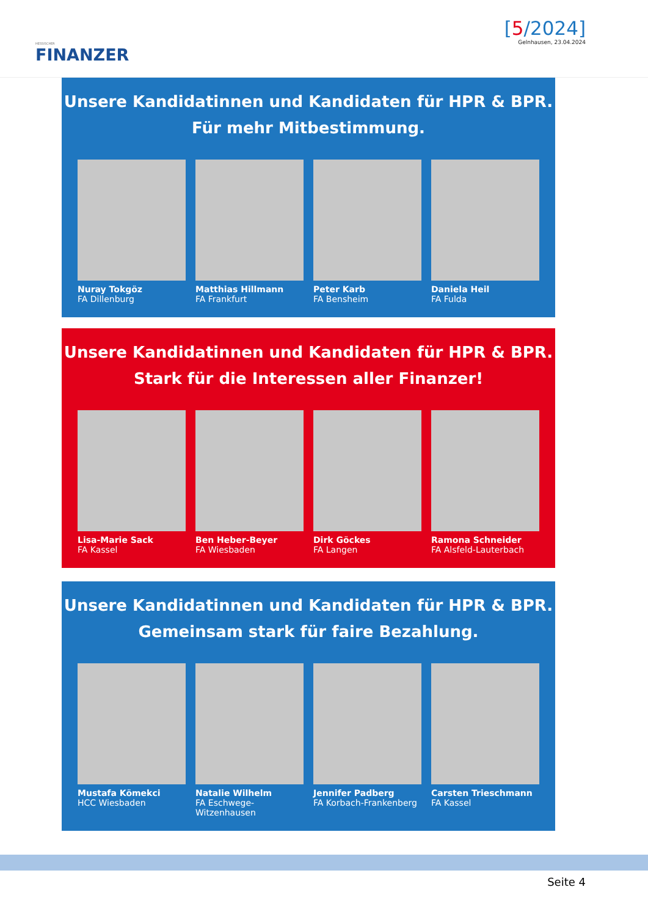HESSISCHER
FINANZER
[5/2024]
Gelnhausen, 23.04.2024
Unsere Kandidatinnen und Kandidaten für HPR & BPR.
Für mehr Mitbestimmung.
Nuray Tokgöz
FA Dillenburg
Matthias Hillmann
FA Frankfurt
Peter Karb
FA Bensheim
Daniela Heil
FA Fulda
Unsere Kandidatinnen und Kandidaten für HPR & BPR.
Stark für die Interessen aller Finanzer!
Lisa-Marie Sack
FA Kassel
Ben Heber-Beyer
FA Wiesbaden
Dirk Göckes
FA Langen
Ramona Schneider
FA Alsfeld-Lauterbach
Unsere Kandidatinnen und Kandidaten für HPR & BPR.
Gemeinsam stark für faire Bezahlung.
Mustafa Kömekci
HCC Wiesbaden
Natalie Wilhelm
FA Eschwege-Witzenhausen
Jennifer Padberg
FA Korbach-Frankenberg
Carsten Trieschmann
FA Kassel
Seite 4